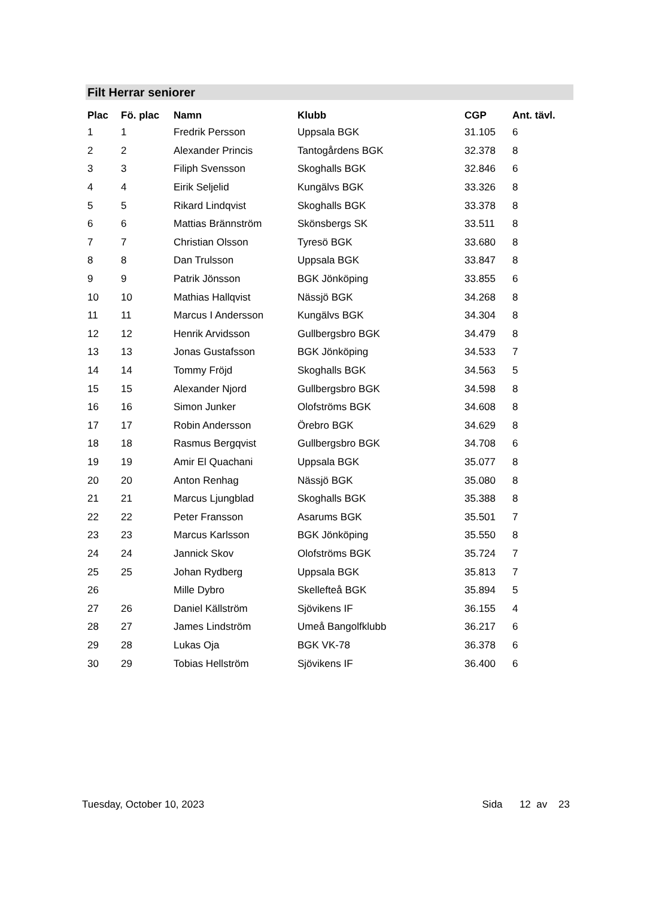Filt Herrar seniorer
| Plac | Fö. plac | Namn | Klubb | CGP | Ant. tävl. |
| --- | --- | --- | --- | --- | --- |
| 1 | 1 | Fredrik Persson | Uppsala BGK | 31.105 | 6 |
| 2 | 2 | Alexander Princis | Tantogårdens BGK | 32.378 | 8 |
| 3 | 3 | Filiph Svensson | Skoghalls BGK | 32.846 | 6 |
| 4 | 4 | Eirik Seljelid | Kungälvs BGK | 33.326 | 8 |
| 5 | 5 | Rikard Lindqvist | Skoghalls BGK | 33.378 | 8 |
| 6 | 6 | Mattias Brännström | Skönsbergs SK | 33.511 | 8 |
| 7 | 7 | Christian Olsson | Tyresö BGK | 33.680 | 8 |
| 8 | 8 | Dan Trulsson | Uppsala BGK | 33.847 | 8 |
| 9 | 9 | Patrik Jönsson | BGK Jönköping | 33.855 | 6 |
| 10 | 10 | Mathias Hallqvist | Nässjö BGK | 34.268 | 8 |
| 11 | 11 | Marcus I Andersson | Kungälvs BGK | 34.304 | 8 |
| 12 | 12 | Henrik Arvidsson | Gullbergsbro BGK | 34.479 | 8 |
| 13 | 13 | Jonas Gustafsson | BGK Jönköping | 34.533 | 7 |
| 14 | 14 | Tommy Fröjd | Skoghalls BGK | 34.563 | 5 |
| 15 | 15 | Alexander Njord | Gullbergsbro BGK | 34.598 | 8 |
| 16 | 16 | Simon Junker | Olofströms BGK | 34.608 | 8 |
| 17 | 17 | Robin Andersson | Örebro BGK | 34.629 | 8 |
| 18 | 18 | Rasmus Bergqvist | Gullbergsbro BGK | 34.708 | 6 |
| 19 | 19 | Amir El Quachani | Uppsala BGK | 35.077 | 8 |
| 20 | 20 | Anton Renhag | Nässjö BGK | 35.080 | 8 |
| 21 | 21 | Marcus Ljungblad | Skoghalls BGK | 35.388 | 8 |
| 22 | 22 | Peter Fransson | Asarums BGK | 35.501 | 7 |
| 23 | 23 | Marcus Karlsson | BGK Jönköping | 35.550 | 8 |
| 24 | 24 | Jannick Skov | Olofströms BGK | 35.724 | 7 |
| 25 | 25 | Johan Rydberg | Uppsala BGK | 35.813 | 7 |
| 26 | | Mille Dybro | Skellefteå BGK | 35.894 | 5 |
| 27 | 26 | Daniel Källström | Sjövikens IF | 36.155 | 4 |
| 28 | 27 | James Lindström | Umeå Bangolfklubb | 36.217 | 6 |
| 29 | 28 | Lukas Oja | BGK VK-78 | 36.378 | 6 |
| 30 | 29 | Tobias Hellström | Sjövikens IF | 36.400 | 6 |
Tuesday, October 10, 2023 Sida 12 av 23